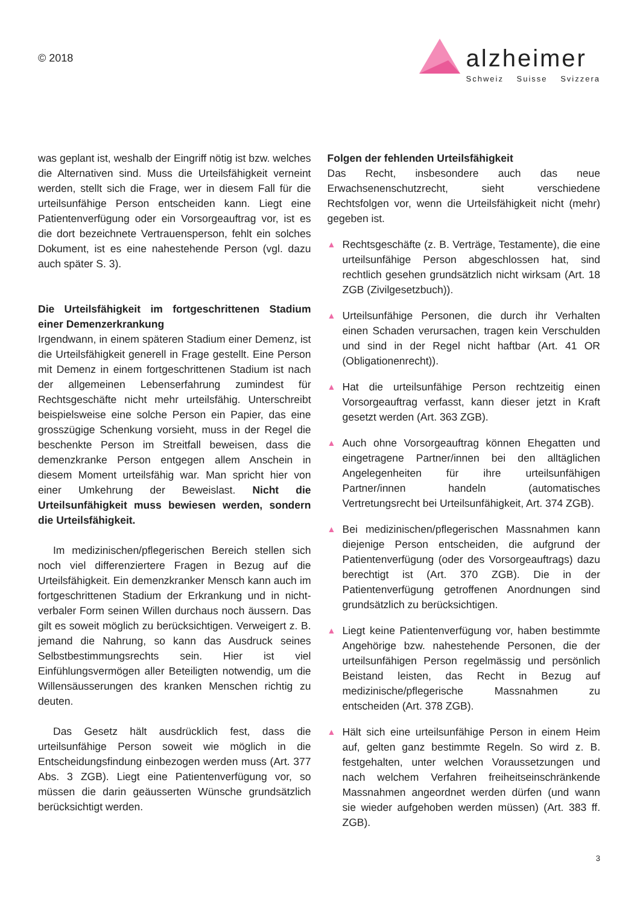© 2018
alzheimer
Schweiz Suisse Svizzera
was geplant ist, weshalb der Eingriff nötig ist bzw. welches die Alternativen sind. Muss die Urteilsfähigkeit verneint werden, stellt sich die Frage, wer in diesem Fall für die urteilsunfähige Person entscheiden kann. Liegt eine Patientenverfügung oder ein Vorsorgeauftrag vor, ist es die dort bezeichnete Vertrauensperson, fehlt ein solches Dokument, ist es eine nahestehende Person (vgl. dazu auch später S. 3).
Die Urteilsfähigkeit im fortgeschrittenen Stadium einer Demenzerkrankung
Irgendwann, in einem späteren Stadium einer Demenz, ist die Urteilsfähigkeit generell in Frage gestellt. Eine Person mit Demenz in einem fortgeschrittenen Stadium ist nach der allgemeinen Lebenserfahrung zumindest für Rechtsgeschäfte nicht mehr urteilsfähig. Unterschreibt beispielsweise eine solche Person ein Papier, das eine grosszügige Schenkung vorsieht, muss in der Regel die beschenkte Person im Streitfall beweisen, dass die demenzkranke Person entgegen allem Anschein in diesem Moment urteilsfähig war. Man spricht hier von einer Umkehrung der Beweislast. Nicht die Urteilsunfähigkeit muss bewiesen werden, sondern die Urteilsfähigkeit.
Im medizinischen/pflegerischen Bereich stellen sich noch viel differenziertere Fragen in Bezug auf die Urteilsfähigkeit. Ein demenzkranker Mensch kann auch im fortgeschrittenen Stadium der Erkrankung und in nicht-verbaler Form seinen Willen durchaus noch äussern. Das gilt es soweit möglich zu berücksichtigen. Verweigert z. B. jemand die Nahrung, so kann das Ausdruck seines Selbstbestimmungsrechts sein. Hier ist viel Einfühlungsvermögen aller Beteiligten notwendig, um die Willensäusserungen des kranken Menschen richtig zu deuten.
Das Gesetz hält ausdrücklich fest, dass die urteilsunfähige Person soweit wie möglich in die Entscheidungsfindung einbezogen werden muss (Art. 377 Abs. 3 ZGB). Liegt eine Patientenverfügung vor, so müssen die darin geäusserten Wünsche grundsätzlich berücksichtigt werden.
Folgen der fehlenden Urteilsfähigkeit
Das Recht, insbesondere auch das neue Erwachsenenschutzrecht, sieht verschiedene Rechtsfolgen vor, wenn die Urteilsfähigkeit nicht (mehr) gegeben ist.
▲ Rechtsgeschäfte (z. B. Verträge, Testamente), die eine urteilsunfähige Person abgeschlossen hat, sind rechtlich gesehen grundsätzlich nicht wirksam (Art. 18 ZGB (Zivilgesetzbuch)).
▲ Urteilsunfähige Personen, die durch ihr Verhalten einen Schaden verursachen, tragen kein Verschulden und sind in der Regel nicht haftbar (Art. 41 OR (Obligationenrecht)).
▲ Hat die urteilsunfähige Person rechtzeitig einen Vorsorgeauftrag verfasst, kann dieser jetzt in Kraft gesetzt werden (Art. 363 ZGB).
▲ Auch ohne Vorsorgeauftrag können Ehegatten und eingetragene Partner/innen bei den alltäglichen Angelegenheiten für ihre urteilsunfähigen Partner/innen handeln (automatisches Vertretungsrecht bei Urteilsunfähigkeit, Art. 374 ZGB).
▲ Bei medizinischen/pflegerischen Massnahmen kann diejenige Person entscheiden, die aufgrund der Patientenverfügung (oder des Vorsorgeauftrags) dazu berechtigt ist (Art. 370 ZGB). Die in der Patientenverfügung getroffenen Anordnungen sind grundsätzlich zu berücksichtigen.
▲ Liegt keine Patientenverfügung vor, haben bestimmte Angehörige bzw. nahestehende Personen, die der urteilsunfähigen Person regelmässig und persönlich Beistand leisten, das Recht in Bezug auf medizinische/pflegerische Massnahmen zu entscheiden (Art. 378 ZGB).
▲ Hält sich eine urteilsunfähige Person in einem Heim auf, gelten ganz bestimmte Regeln. So wird z. B. festgehalten, unter welchen Voraussetzungen und nach welchem Verfahren freiheitseinschränkende Massnahmen angeordnet werden dürfen (und wann sie wieder aufgehoben werden müssen) (Art. 383 ff. ZGB).
3